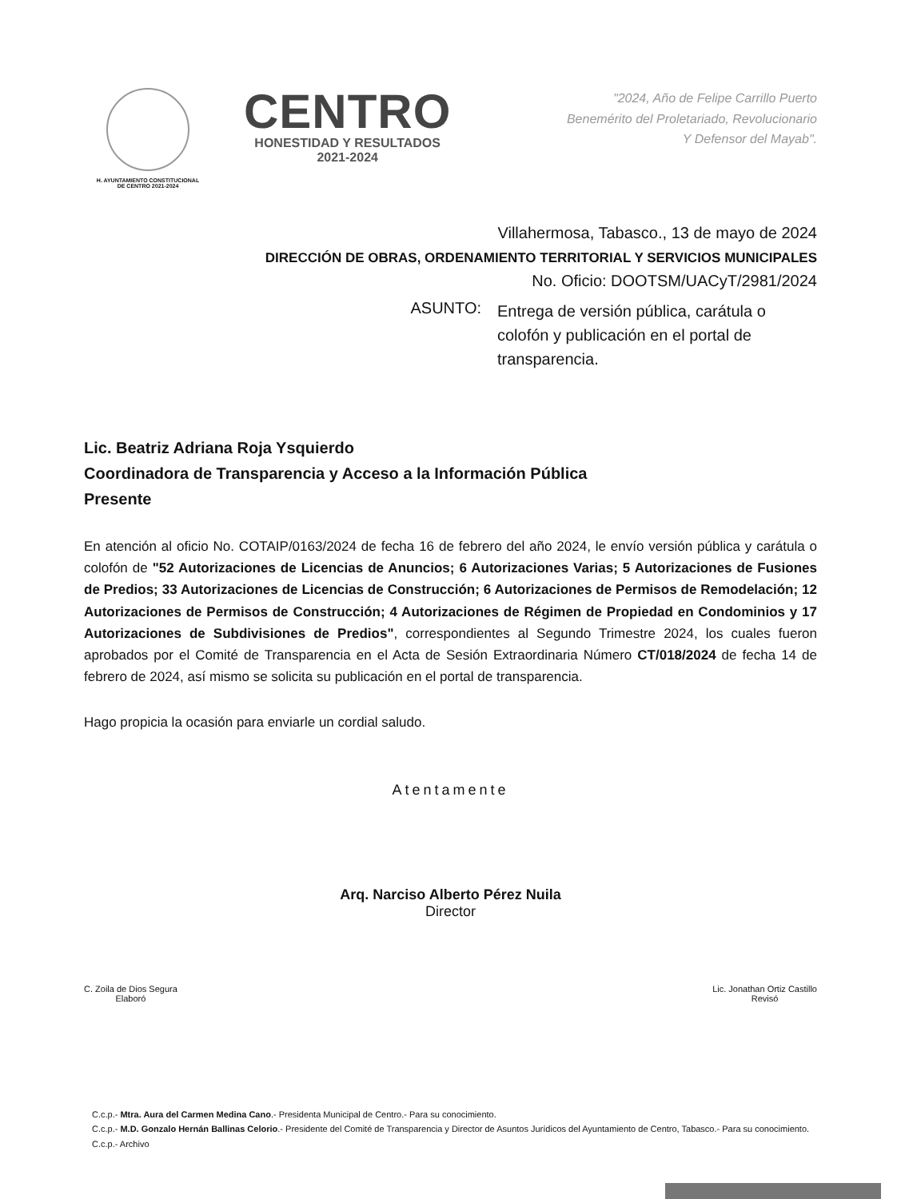H. AYUNTAMIENTO CONSTITUCIONAL
DE CENTRO 2021-2024
CENTRO
HONESTIDAD Y RESULTADOS
2021-2024
"2024, Año de Felipe Carrillo Puerto
Benemérito del Proletariado, Revolucionario
Y Defensor del Mayab".
Villahermosa, Tabasco., 13 de mayo de 2024
DIRECCIÓN DE OBRAS, ORDENAMIENTO TERRITORIAL Y SERVICIOS MUNICIPALES
No. Oficio: DOOTSM/UACyT/2981/2024
ASUNTO:
Entrega de versión pública, carátula o colofón y publicación en el portal de transparencia.
Lic. Beatriz Adriana Roja Ysquierdo
Coordinadora de Transparencia y Acceso a la Información Pública
Presente
En atención al oficio No. COTAIP/0163/2024 de fecha 16 de febrero del año 2024, le envío versión pública y carátula o colofón de "52 Autorizaciones de Licencias de Anuncios; 6 Autorizaciones Varias; 5 Autorizaciones de Fusiones de Predios; 33 Autorizaciones de Licencias de Construcción; 6 Autorizaciones de Permisos de Remodelación; 12 Autorizaciones de Permisos de Construcción; 4 Autorizaciones de Régimen de Propiedad en Condominios y 17 Autorizaciones de Subdivisiones de Predios", correspondientes al Segundo Trimestre 2024, los cuales fueron aprobados por el Comité de Transparencia en el Acta de Sesión Extraordinaria Número CT/018/2024 de fecha 14 de febrero de 2024, así mismo se solicita su publicación en el portal de transparencia.
Hago propicia la ocasión para enviarle un cordial saludo.
Atentamente
Arq. Narciso Alberto Pérez Nuila
Director
C. Zoila de Dios Segura
Elaboró
Lic. Jonathan Ortiz Castillo
Revisó
C.c.p.- Mtra. Aura del Carmen Medina Cano.- Presidenta Municipal de Centro.- Para su conocimiento.
C.c.p.- M.D. Gonzalo Hernán Ballinas Celorio.- Presidente del Comité de Transparencia y Director de Asuntos Jurídicos del Ayuntamiento de Centro, Tabasco.- Para su conocimiento.
C.c.p.- Archivo